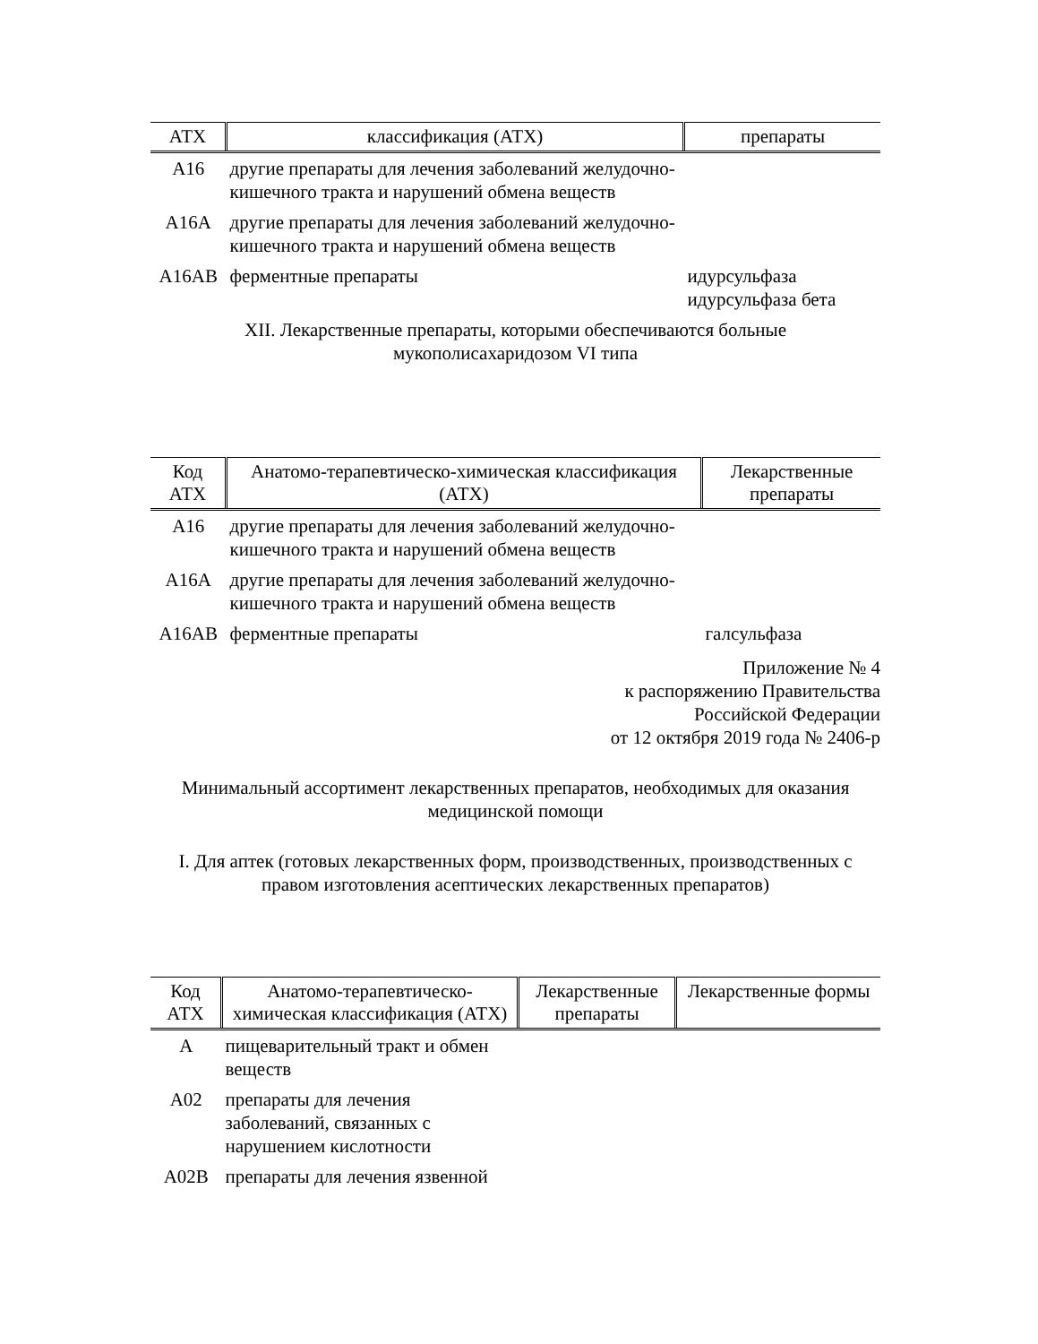| АТХ | классификация (АТХ) | препараты |
| --- | --- | --- |
| А16 | другие препараты для лечения заболеваний желудочно-кишечного тракта и нарушений обмена веществ | |
| А16А | другие препараты для лечения заболеваний желудочно-кишечного тракта и нарушений обмена веществ | |
| А16АВ | ферментные препараты | идурсульфаза идурсульфаза бета |
XII. Лекарственные препараты, которыми обеспечиваются больные
мукополисахаридозом VI типа
| Код АТХ | Анатомо-терапевтическо-химическая классификация (АТХ) | Лекарственные препараты |
| --- | --- | --- |
| А16 | другие препараты для лечения заболеваний желудочно-кишечного тракта и нарушений обмена веществ | |
| А16А | другие препараты для лечения заболеваний желудочно-кишечного тракта и нарушений обмена веществ | |
| А16АВ | ферментные препараты | галсульфаза |
Приложение № 4
к распоряжению Правительства
Российской Федерации
от 12 октября 2019 года № 2406-р
Минимальный ассортимент лекарственных препаратов, необходимых для оказания медицинской помощи
I. Для аптек (готовых лекарственных форм, производственных, производственных с правом изготовления асептических лекарственных препаратов)
| Код АТХ | Анатомо-терапевтическо-химическая классификация (АТХ) | Лекарственные препараты | Лекарственные формы |
| --- | --- | --- | --- |
| А | пищеварительный тракт и обмен веществ | | |
| А02 | препараты для лечения заболеваний, связанных с нарушением кислотности | | |
| А02В | препараты для лечения язвенной | | |